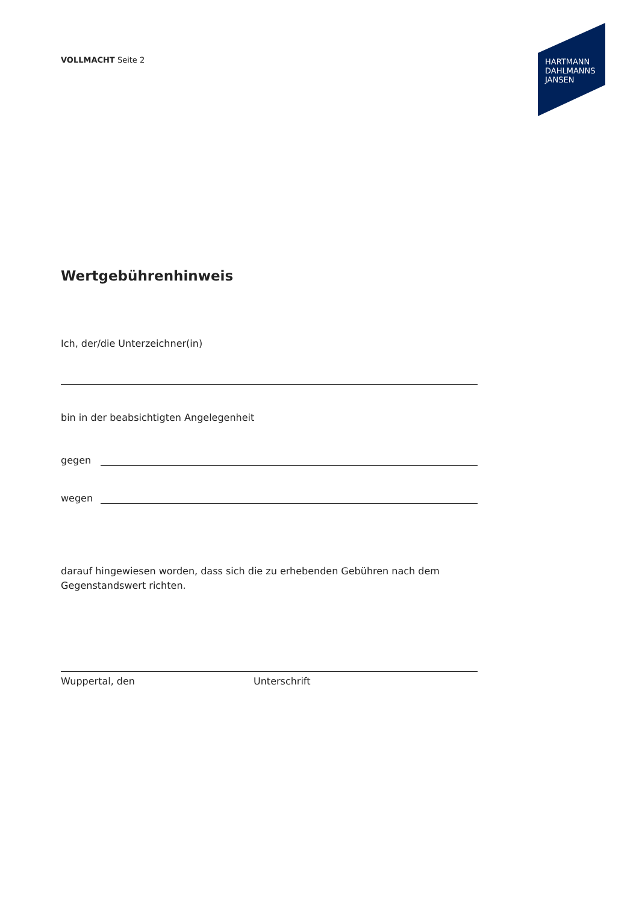VOLLMACHT Seite 2
HARTMANN
DAHLMANNS
JANSEN
Wertgebührenhinweis
Ich, der/die Unterzeichner(in)
bin in der beabsichtigten Angelegenheit
gegen
wegen
darauf hingewiesen worden, dass sich die zu erhebenden Gebühren nach dem
Gegenstandswert richten.
Wuppertal, den Unterschrift